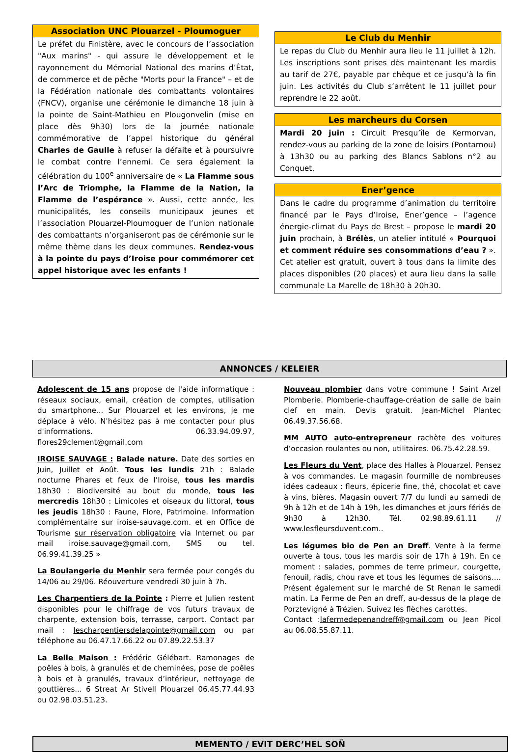Association UNC Plouarzel - Ploumoguer
Le préfet du Finistère, avec le concours de l’association "Aux marins" - qui assure le développement et le rayonnement du Mémorial National des marins d’État, de commerce et de pêche "Morts pour la France" – et de la Fédération nationale des combattants volontaires (FNCV), organise une cérémonie le dimanche 18 juin à la pointe de Saint-Mathieu en Plougonvelin (mise en place dès 9h30) lors de la journée nationale commémorative de l’appel historique du général Charles de Gaulle à refuser la défaite et à poursuivre le combat contre l’ennemi. Ce sera également la célébration du 100<sup>e</sup> anniversaire de « La Flamme sous l’Arc de Triomphe, la Flamme de la Nation, la Flamme de l’espérance ». Aussi, cette année, les municipalités, les conseils municipaux jeunes et l’association Plouarzel-Ploumoguer de l’union nationale des combattants n’organiseront pas de cérémonie sur le même thème dans les deux communes. Rendez-vous à la pointe du pays d’Iroise pour commémorer cet appel historique avec les enfants !
Le Club du Menhir
Le repas du Club du Menhir aura lieu le 11 juillet à 12h. Les inscriptions sont prises dès maintenant les mardis au tarif de 27€, payable par chèque et ce jusqu’à la fin juin. Les activités du Club s’arrêtent le 11 juillet pour reprendre le 22 août.
Les marcheurs du Corsen
Mardi 20 juin : Circuit Presqu’île de Kermorvan, rendez-vous au parking de la zone de loisirs (Pontarnou) à 13h30 ou au parking des Blancs Sablons n°2 au Conquet.
Ener’gence
Dans le cadre du programme d’animation du territoire financé par le Pays d’Iroise, Ener’gence – l’agence énergie-climat du Pays de Brest – propose le mardi 20 juin prochain, à Brélès, un atelier intitulé « Pourquoi et comment réduire ses consommations d’eau ? ». Cet atelier est gratuit, ouvert à tous dans la limite des places disponibles (20 places) et aura lieu dans la salle communale La Marelle de 18h30 à 20h30.
ANNONCES / KELEIER
Adolescent de 15 ans propose de l'aide informatique : réseaux sociaux, email, création de comptes, utilisation du smartphone... Sur Plouarzel et les environs, je me déplace à vélo. N'hésitez pas à me contacter pour plus d'informations. 06.33.94.09.97, flores29clement@gmail.com
IROISE SAUVAGE : Balade nature. Date des sorties en Juin, Juillet et Août. Tous les lundis 21h : Balade nocturne Phares et feux de l’Iroise, tous les mardis 18h30 : Biodiversité au bout du monde, tous les mercredis 18h30 : Limicoles et oiseaux du littoral, tous les jeudis 18h30 : Faune, Flore, Patrimoine. Information complémentaire sur iroise-sauvage.com. et en Office de Tourisme sur réservation obligatoire via Internet ou par mail iroise.sauvage@gmail.com, SMS ou tel. 06.99.41.39.25 »
La Boulangerie du Menhir sera fermée pour congés du 14/06 au 29/06. Réouverture vendredi 30 juin à 7h.
Les Charpentiers de la Pointe : Pierre et Julien restent disponibles pour le chiffrage de vos futurs travaux de charpente, extension bois, terrasse, carport. Contact par mail : lescharpentiersdelapointe@gmail.com ou par téléphone au 06.47.17.66.22 ou 07.89.22.53.37
La Belle Maison : Frédéric Gélébart. Ramonages de poêles à bois, à granulés et de cheminées, pose de poêles à bois et à granulés, travaux d’intérieur, nettoyage de gouttières... 6 Streat Ar Stivell Plouarzel 06.45.77.44.93 ou 02.98.03.51.23.
Nouveau plombier dans votre commune ! Saint Arzel Plomberie. Plomberie-chauffage-création de salle de bain clef en main. Devis gratuit. Jean-Michel Plantec 06.49.37.56.68.
MM AUTO auto-entrepreneur rachète des voitures d’occasion roulantes ou non, utilitaires. 06.75.42.28.59.
Les Fleurs du Vent, place des Halles à Plouarzel. Pensez à vos commandes. Le magasin fourmille de nombreuses idées cadeaux : fleurs, épicerie fine, thé, chocolat et cave à vins, bières. Magasin ouvert 7/7 du lundi au samedi de 9h à 12h et de 14h à 19h, les dimanches et jours fériés de 9h30 à 12h30. Tél. 02.98.89.61.11 // www.lesfleursduvent.com..
Les légumes bio de Pen an Dreff. Vente à la ferme ouverte à tous, tous les mardis soir de 17h à 19h. En ce moment : salades, pommes de terre primeur, courgette, fenouil, radis, chou rave et tous les légumes de saisons.... Présent également sur le marché de St Renan le samedi matin. La Ferme de Pen an dreff, au-dessus de la plage de Porztevigné à Trézien. Suivez les flèches carottes.
Contact :lafermedepenandreff@gmail.com ou Jean Picol au 06.08.55.87.11.
MEMENTO / EVIT DERC’HEL SOÑ